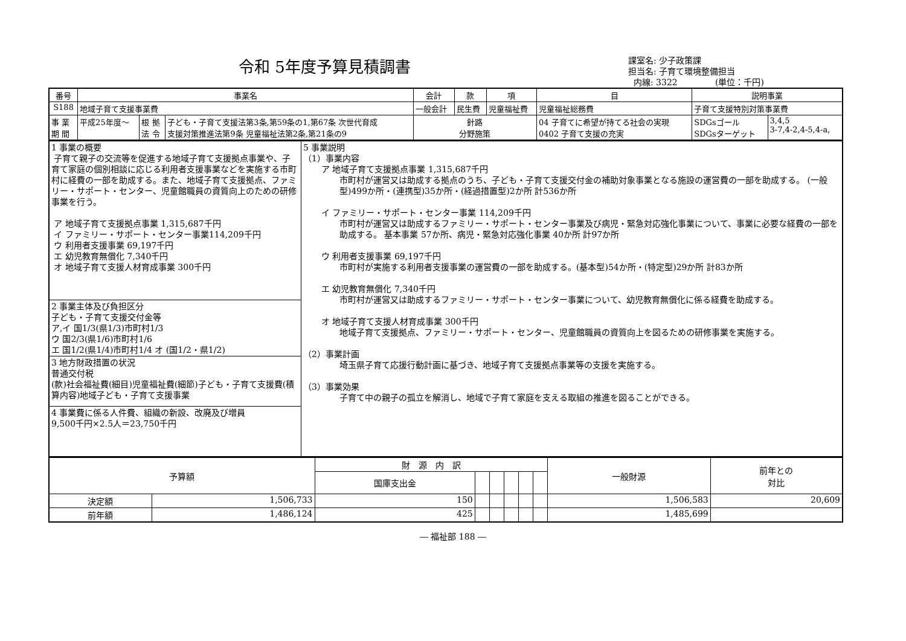令和 5年度予算見積調書
課室名: 少子政策課
担当名: 子育て環境整備担当
内線: 3322 (単位：千円)
| 番号 | 事業名 | | | 会計 | 款 | 項 | 目 | 説明事業 | | |
| --- | --- | --- | --- | --- | --- | --- | --- | --- | --- | --- |
| S188 | 地域子育て支援事業費 | | | 一般会計 | 民生費 | 児童福祉費 | 児童福祉総務費 | 子育て支援特別対策事業費 | | |
| 事 業 期 間 | 平成25年度～ | 根 拠 法 令 | 子ども・子育て支援法第3条,第59条の1,第67条 次世代育成 支援対策推進法第9条 児童福祉法第2条,第21条の9 | 針路 分野施策 | | | 04 子育てに希望が持てる社会の実現 0402 子育て支援の充実 | | SDGsゴール SDGsターゲット | 3,4,5 3-7,4-2,4-5,4-a, |
| 1 事業の概要 子育て親子の交流等を促進する地域子育て支援拠点事業や、子育て家庭の個別相談に応じる利用者支援事業などを実施する市町村に経費の一部を助成する。また、地域子育て支援拠点、ファミリー・サポート・センター、児童館職員の資質向上のための研修事業を行う。 ア 地域子育て支援拠点事業 1,315,687千円 イ ファミリー・サポート・センター事業114,209千円 ウ 利用者支援事業 69,197千円 エ 幼児教育無償化 7,340千円 オ 地域子育て支援人材育成事業 300千円 | 5 事業説明 （1）事業内容 ア 地域子育て支援拠点事業 1,315,687千円 市町村が運営又は助成する拠点のうち、子ども・子育て支援交付金の補助対象事業となる施設の運営費の一部を助成する。 (一般型)499か所・(連携型)35か所・(経過措置型)2か所 計536か所 イ ファミリー・サポート・センター事業 114,209千円 市町村が運営又は助成するファミリー・サポート・センター事業及び病児・緊急対応強化事業について、事業に必要な経費の一部を助成する。 基本事業 57か所、病児・緊急対応強化事業 40か所 計97か所 ウ 利用者支援事業 69,197千円 市町村が実施する利用者支援事業の運営費の一部を助成する。(基本型)54か所・(特定型)29か所 計83か所 エ 幼児教育無償化 7,340千円 市町村が運営又は助成するファミリー・サポート・センター事業について、幼児教育無償化に係る経費を助成する。 オ 地域子育て支援人材育成事業 300千円 地域子育て支援拠点、ファミリー・サポート・センター、児童館職員の資質向上を図るための研修事業を実施する。 （2）事業計画 埼玉県子育て応援行動計画に基づき、地域子育て支援拠点事業等の支援を実施する。 （3）事業効果 子育て中の親子の孤立を解消し、地域で子育て家庭を支える取組の推進を図ることができる。 |
| 2 事業主体及び負担区分 子ども・子育て支援交付金等 ア,イ 国1/3(県1/3)市町村1/3 ウ 国2/3(県1/6)市町村1/6 エ 国1/2(県1/4)市町村1/4 オ (国1/2・県1/2) | |
| 3 地方財政措置の状況 普通交付税 (款)社会福祉費(細目)児童福祉費(細節)子ども・子育て支援費(積算内容)地域子ども・子育て支援事業 | |
| 4 事業費に係る人件費、組織の新設、改廃及び増員 9,500千円×2.5人＝23,750千円 | |
| 予算額 | | 財 源 内 訳 | | | | | | 一般財源 | 前年との 対比 |
| --- | --- | --- | --- | --- | --- | --- | --- | --- | --- |
| | | 国庫支出金 | | | | | | | |
| 決定額 | 1,506,733 | 150 | | | | | | 1,506,583 | 20,609 |
| 前年額 | 1,486,124 | 425 | | | | | | 1,485,699 | |
― 福祉部 188 ―